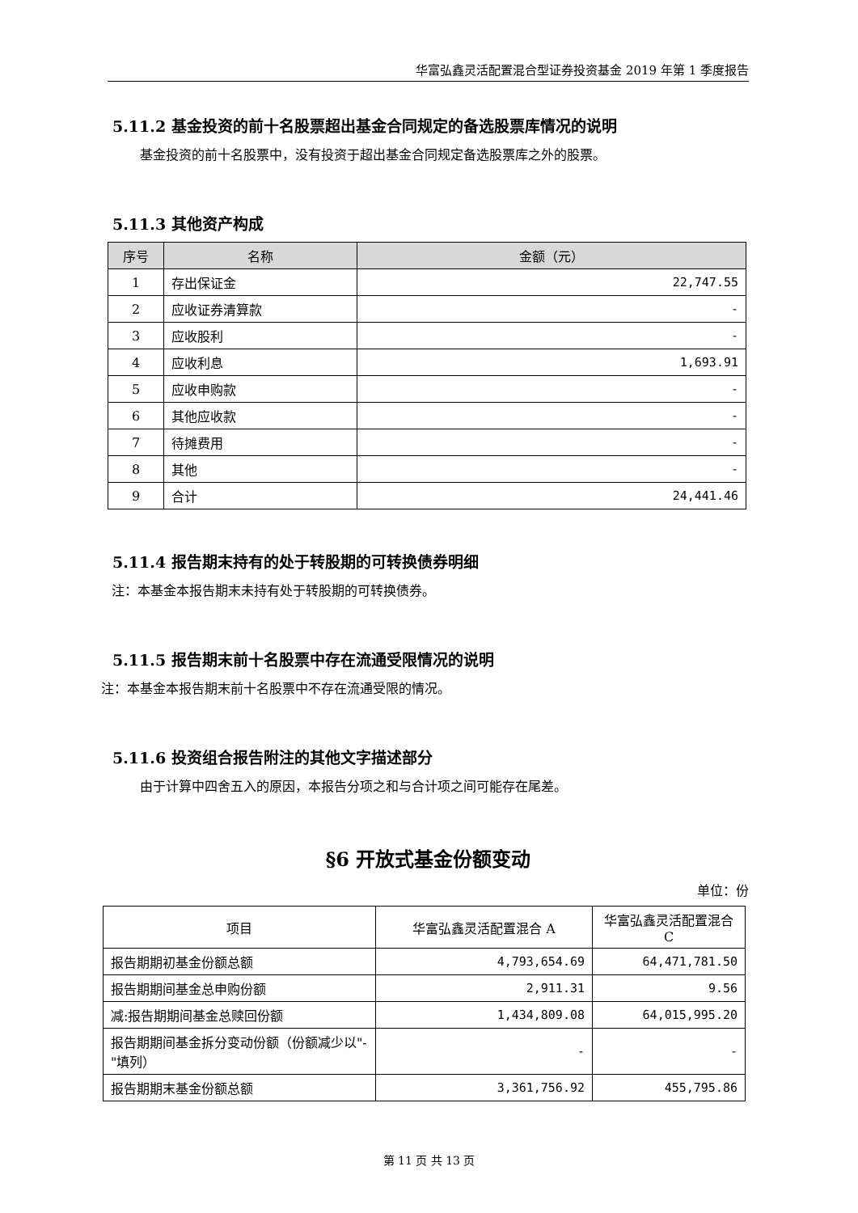华富弘鑫灵活配置混合型证券投资基金 2019 年第 1 季度报告
5.11.2 基金投资的前十名股票超出基金合同规定的备选股票库情况的说明
基金投资的前十名股票中，没有投资于超出基金合同规定备选股票库之外的股票。
5.11.3 其他资产构成
| 序号 | 名称 | 金额（元） |
| --- | --- | --- |
| 1 | 存出保证金 | 22,747.55 |
| 2 | 应收证券清算款 | - |
| 3 | 应收股利 | - |
| 4 | 应收利息 | 1,693.91 |
| 5 | 应收申购款 | - |
| 6 | 其他应收款 | - |
| 7 | 待摊费用 | - |
| 8 | 其他 | - |
| 9 | 合计 | 24,441.46 |
5.11.4 报告期末持有的处于转股期的可转换债券明细
注：本基金本报告期末未持有处于转股期的可转换债券。
5.11.5 报告期末前十名股票中存在流通受限情况的说明
注：本基金本报告期末前十名股票中不存在流通受限的情况。
5.11.6 投资组合报告附注的其他文字描述部分
由于计算中四舍五入的原因，本报告分项之和与合计项之间可能存在尾差。
§6 开放式基金份额变动
单位：份
| 项目 | 华富弘鑫灵活配置混合 A | 华富弘鑫灵活配置混合 C |
| 报告期期初基金份额总额 | 4,793,654.69 | 64,471,781.50 |
| 报告期期间基金总申购份额 | 2,911.31 | 9.56 |
| 减:报告期期间基金总赎回份额 | 1,434,809.08 | 64,015,995.20 |
| 报告期期间基金拆分变动份额（份额减少以"-"填列） | - | - |
| 报告期期末基金份额总额 | 3,361,756.92 | 455,795.86 |
第 11 页 共 13 页